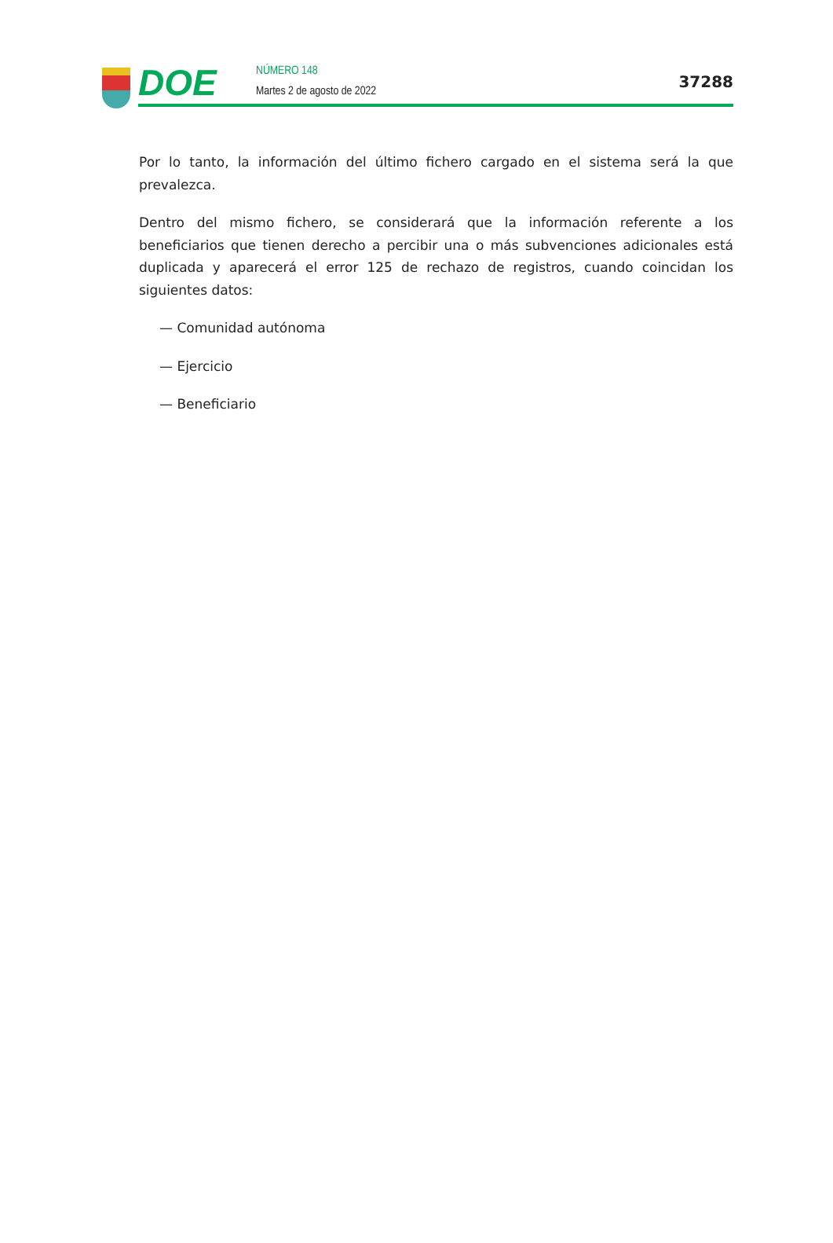DOE
NÚMERO 148
Martes 2 de agosto de 2022
37288
Por lo tanto, la información del último fichero cargado en el sistema será la que prevalezca.
Dentro del mismo fichero, se considerará que la información referente a los beneficiarios que tienen derecho a percibir una o más subvenciones adicionales está duplicada y aparecerá el error 125 de rechazo de registros, cuando coincidan los siguientes datos:
— Comunidad autónoma
— Ejercicio
— Beneficiario